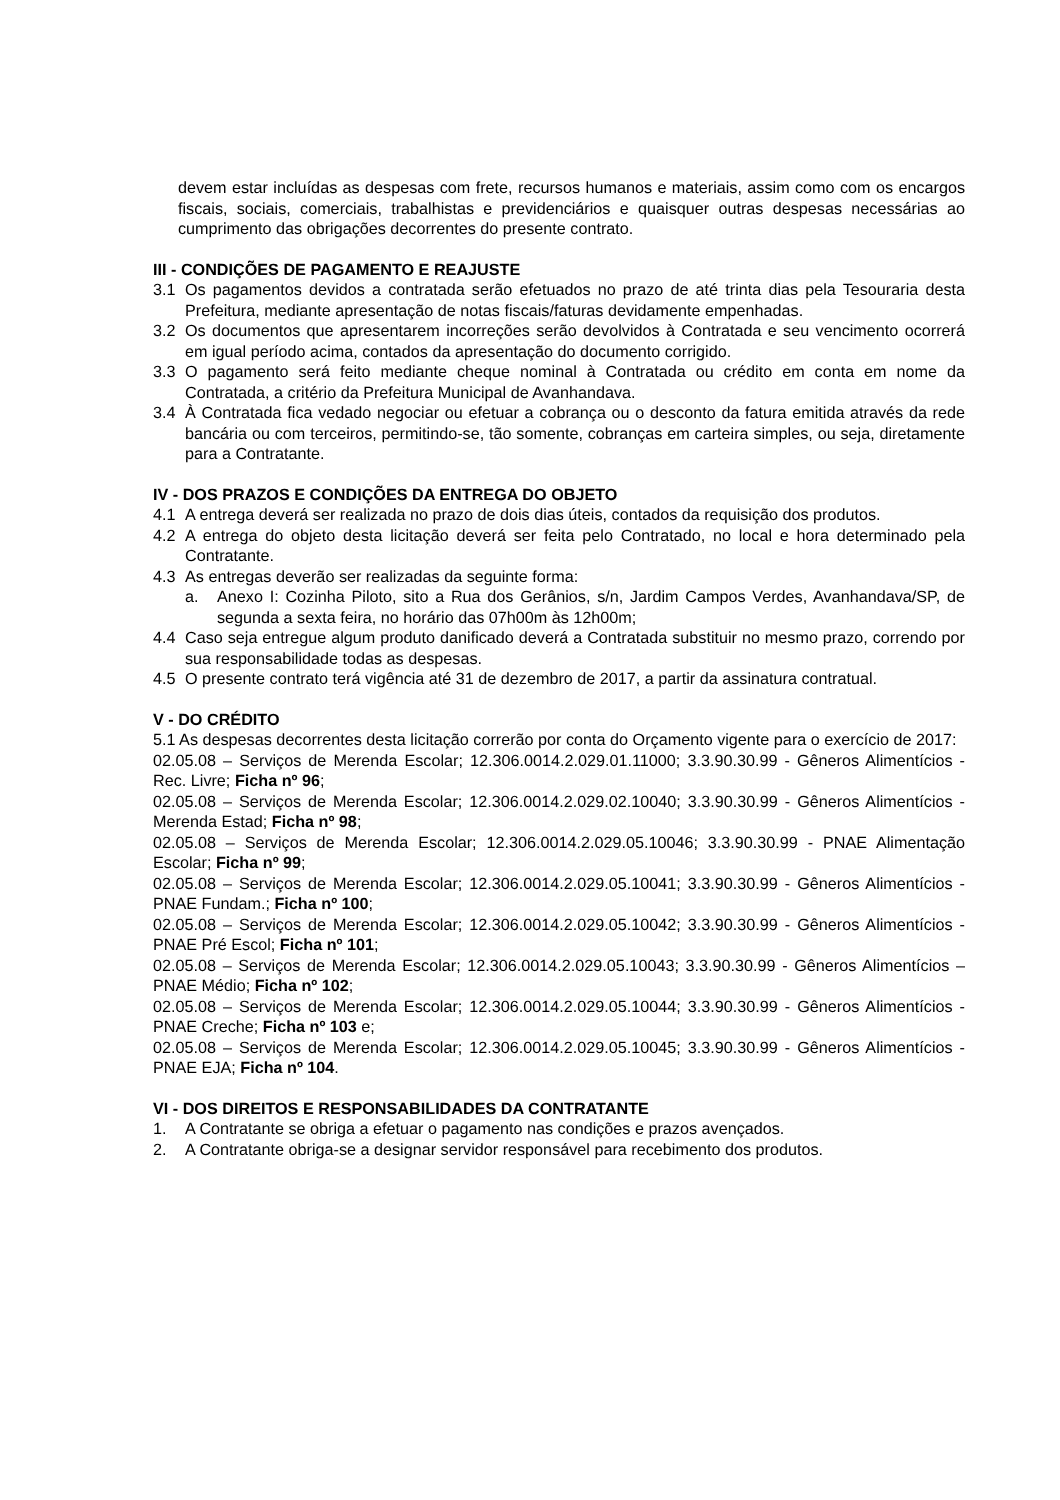devem estar incluídas as despesas com frete, recursos humanos e materiais, assim como com os encargos fiscais, sociais, comerciais, trabalhistas e previdenciários e quaisquer outras despesas necessárias ao cumprimento das obrigações decorrentes do presente contrato.
III - CONDIÇÕES DE PAGAMENTO E REAJUSTE
3.1 Os pagamentos devidos a contratada serão efetuados no prazo de até trinta dias pela Tesouraria desta Prefeitura, mediante apresentação de notas fiscais/faturas devidamente empenhadas.
3.2 Os documentos que apresentarem incorreções serão devolvidos à Contratada e seu vencimento ocorrerá em igual período acima, contados da apresentação do documento corrigido.
3.3 O pagamento será feito mediante cheque nominal à Contratada ou crédito em conta em nome da Contratada, a critério da Prefeitura Municipal de Avanhandava.
3.4 À Contratada fica vedado negociar ou efetuar a cobrança ou o desconto da fatura emitida através da rede bancária ou com terceiros, permitindo-se, tão somente, cobranças em carteira simples, ou seja, diretamente para a Contratante.
IV - DOS PRAZOS E CONDIÇÕES DA ENTREGA DO OBJETO
4.1 A entrega deverá ser realizada no prazo de dois dias úteis, contados da requisição dos produtos.
4.2 A entrega do objeto desta licitação deverá ser feita pelo Contratado, no local e hora determinado pela Contratante.
4.3 As entregas deverão ser realizadas da seguinte forma:
a. Anexo I: Cozinha Piloto, sito a Rua dos Gerânios, s/n, Jardim Campos Verdes, Avanhandava/SP, de segunda a sexta feira, no horário das 07h00m às 12h00m;
4.4 Caso seja entregue algum produto danificado deverá a Contratada substituir no mesmo prazo, correndo por sua responsabilidade todas as despesas.
4.5 O presente contrato terá vigência até 31 de dezembro de 2017, a partir da assinatura contratual.
V - DO CRÉDITO
5.1 As despesas decorrentes desta licitação correrão por conta do Orçamento vigente para o exercício de 2017:
02.05.08 – Serviços de Merenda Escolar; 12.306.0014.2.029.01.11000; 3.3.90.30.99 - Gêneros Alimentícios - Rec. Livre; Ficha nº 96;
02.05.08 – Serviços de Merenda Escolar; 12.306.0014.2.029.02.10040; 3.3.90.30.99 - Gêneros Alimentícios - Merenda Estad; Ficha nº 98;
02.05.08 – Serviços de Merenda Escolar; 12.306.0014.2.029.05.10046; 3.3.90.30.99 - PNAE Alimentação Escolar; Ficha nº 99;
02.05.08 – Serviços de Merenda Escolar; 12.306.0014.2.029.05.10041; 3.3.90.30.99 - Gêneros Alimentícios - PNAE Fundam.; Ficha nº 100;
02.05.08 – Serviços de Merenda Escolar; 12.306.0014.2.029.05.10042; 3.3.90.30.99 - Gêneros Alimentícios - PNAE Pré Escol; Ficha nº 101;
02.05.08 – Serviços de Merenda Escolar; 12.306.0014.2.029.05.10043; 3.3.90.30.99 - Gêneros Alimentícios – PNAE Médio; Ficha nº 102;
02.05.08 – Serviços de Merenda Escolar; 12.306.0014.2.029.05.10044; 3.3.90.30.99 - Gêneros Alimentícios - PNAE Creche; Ficha nº 103 e;
02.05.08 – Serviços de Merenda Escolar; 12.306.0014.2.029.05.10045; 3.3.90.30.99 - Gêneros Alimentícios - PNAE EJA; Ficha nº 104.
VI - DOS DIREITOS E RESPONSABILIDADES DA CONTRATANTE
1. A Contratante se obriga a efetuar o pagamento nas condições e prazos avençados.
2. A Contratante obriga-se a designar servidor responsável para recebimento dos produtos.